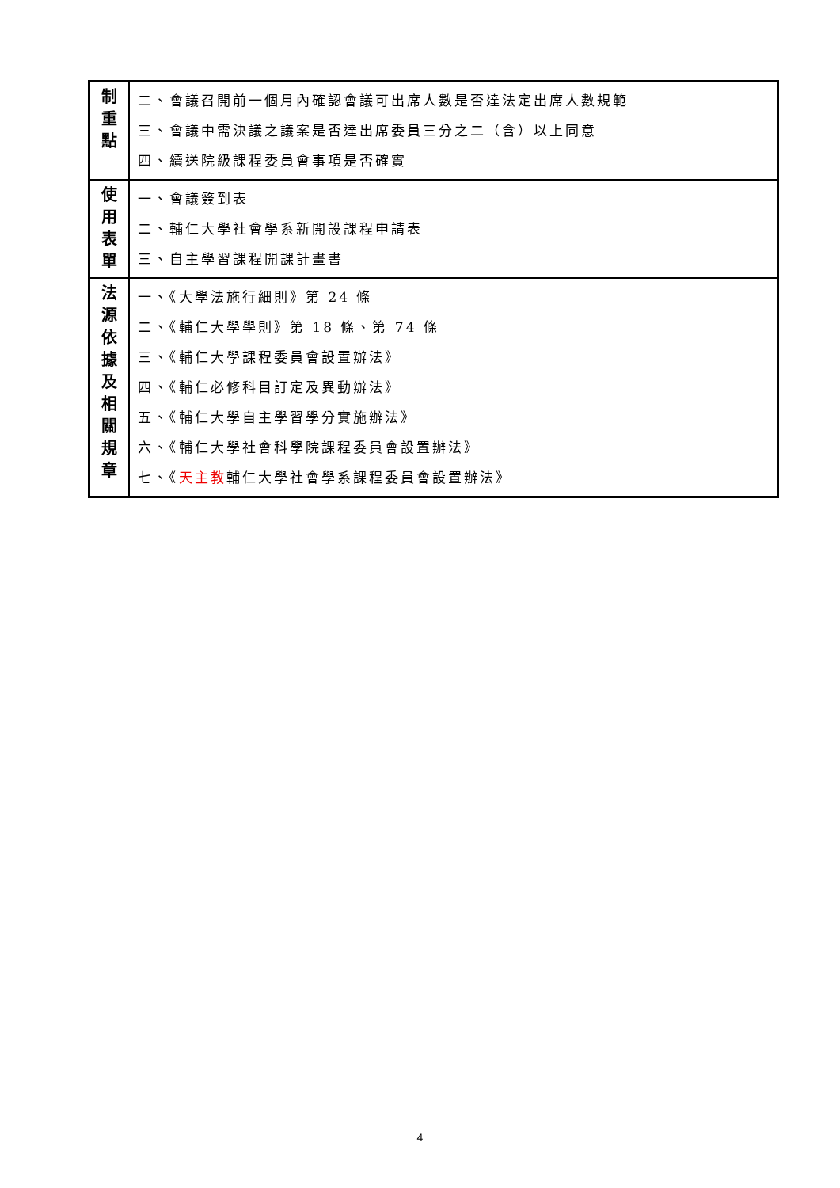| 制 重 點 | 二、會議召開前一個月內確認會議可出席人數是否達法定出席人數規範 三、會議中需決議之議案是否達出席委員三分之二（含）以上同意 四、續送院級課程委員會事項是否確實 |
| 使 用 表 單 | 一、會議簽到表 二、輔仁大學社會學系新開設課程申請表 三、自主學習課程開課計畫書 |
| 法 源 依 據 及 相 關 規 章 | 一、《大學法施行細則》第 24 條 二、《輔仁大學學則》第 18 條、第 74 條 三、《輔仁大學課程委員會設置辦法》 四、《輔仁必修科目訂定及異動辦法》 五、《輔仁大學自主學習學分實施辦法》 六、《輔仁大學社會科學院課程委員會設置辦法》 七、《 天主教 輔仁大學社會學系課程委員會設置辦法》 |
4